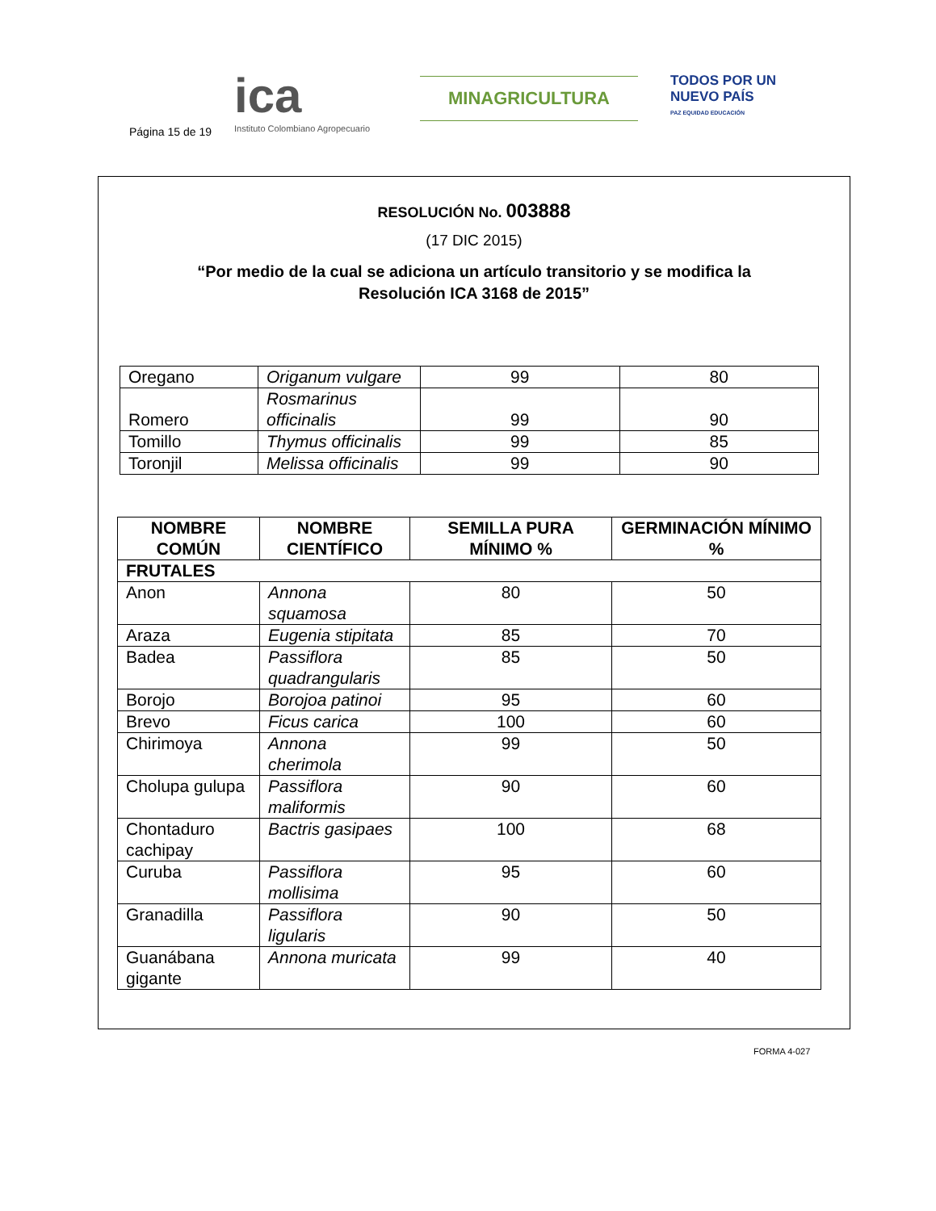Página 15 de 19
ica
Instituto Colombiano Agropecuario
MINAGRICULTURA
TODOS POR UN
NUEVO PAÍS
PAZ EQUIDAD EDUCACIÓN
RESOLUCIÓN No. 003888
(17 DIC 2015)
“Por medio de la cual se adiciona un artículo transitorio y se modifica la
Resolución ICA 3168 de 2015”
| Oregano | Origanum vulgare | 99 | 80 |
| Romero | Rosmarinus officinalis | 99 | 90 |
| Tomillo | Thymus officinalis | 99 | 85 |
| Toronjil | Melissa officinalis | 99 | 90 |
| NOMBRE COMÚN | NOMBRE CIENTÍFICO | SEMILLA PURA MÍNIMO % | GERMINACIÓN MÍNIMO % |
| --- | --- | --- | --- |
| FRUTALES | | | |
| Anon | Annona squamosa | 80 | 50 |
| Araza | Eugenia stipitata | 85 | 70 |
| Badea | Passiflora quadrangularis | 85 | 50 |
| Borojo | Borojoa patinoi | 95 | 60 |
| Brevo | Ficus carica | 100 | 60 |
| Chirimoya | Annona cherimola | 99 | 50 |
| Cholupa gulupa | Passiflora maliformis | 90 | 60 |
| Chontaduro cachipay | Bactris gasipaes | 100 | 68 |
| Curuba | Passiflora mollisima | 95 | 60 |
| Granadilla | Passiflora ligularis | 90 | 50 |
| Guanábana gigante | Annona muricata | 99 | 40 |
FORMA 4-027